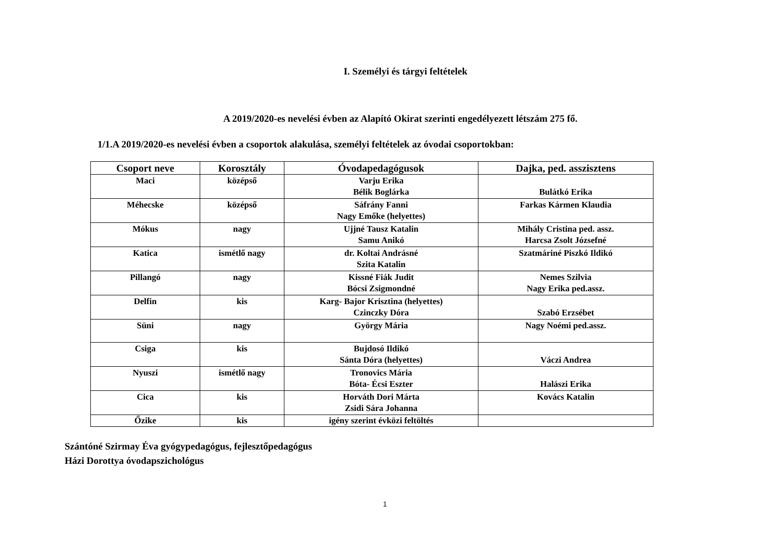I. Személyi és tárgyi feltételek
A 2019/2020-es nevelési évben az Alapító Okirat szerinti engedélyezett létszám 275 fő.
1/1.A 2019/2020-es nevelési évben a csoportok alakulása, személyi feltételek az óvodai csoportokban:
| Csoport neve | Korosztály | Óvodapedagógusok | Dajka, ped. asszisztens |
| --- | --- | --- | --- |
| Maci | középső | Varju Erika Bélik Boglárka | Bulátkó Erika |
| Méhecske | középső | Sáfrány Fanni Nagy Emőke (helyettes) | Farkas Kármen Klaudia |
| Mókus | nagy | Ujjné Tausz Katalin Samu Anikó | Mihály Cristina ped. assz. Harcsa Zsolt Józsefné |
| Katica | ismétlő nagy | dr. Koltai Andrásné Szita Katalin | Szatmáriné Piszkó Ildikó |
| Pillangó | nagy | Kissné Fiák Judit Bócsi Zsigmondné | Nemes Szilvia Nagy Erika ped.assz. |
| Delfin | kis | Karg- Bajor Krisztina (helyettes) Czinczky Dóra | Szabó Erzsébet |
| Süni | nagy | György Mária | Nagy Noémi ped.assz. |
| Csiga | kis | Bujdosó Ildikó Sánta Dóra (helyettes) | Váczi Andrea |
| Nyuszi | ismétlő nagy | Tronovics Mária Bóta- Écsi Eszter | Halászi Erika |
| Cica | kis | Horváth Dori Márta Zsidi Sára Johanna | Kovács Katalin |
| Őzike | kis | igény szerint évközi feltöltés | |
Szántóné Szirmay Éva gyógypedagógus, fejlesztőpedagógus
Házi Dorottya óvodapszichológus
1